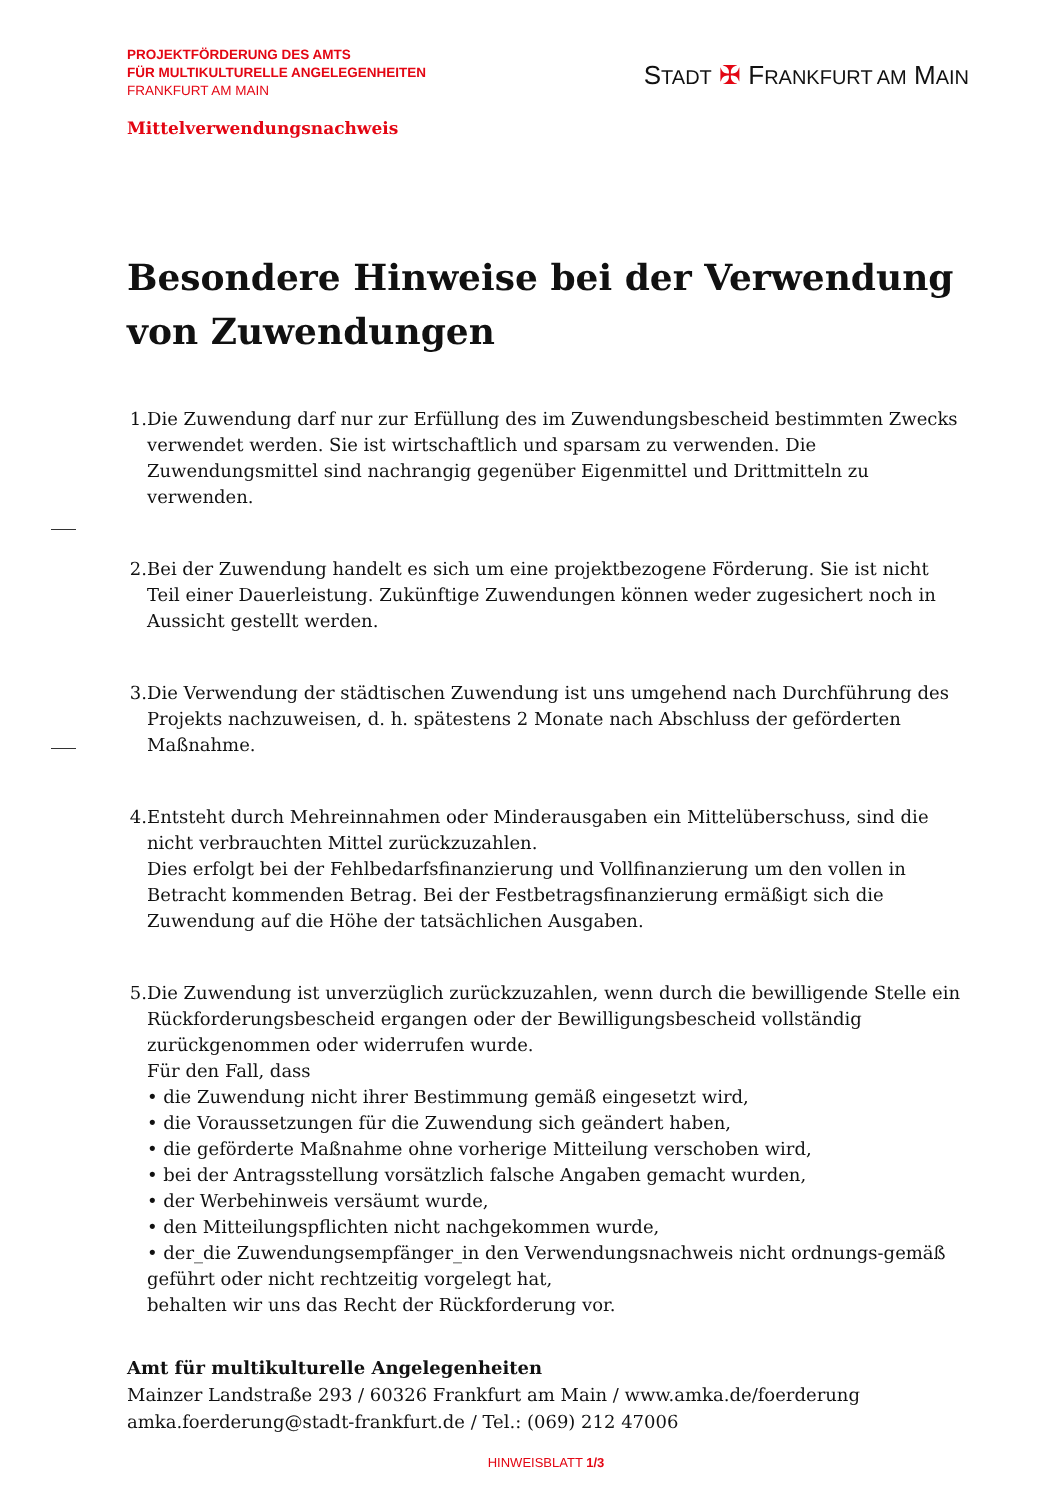PROJEKTFÖRDERUNG DES AMTS
FÜR MULTIKULTURELLE ANGELEGENHEITEN
FRANKFURT AM MAIN
STADT ✠ FRANKFURT AM MAIN
Mittelverwendungsnachweis
Besondere Hinweise bei der Verwendung von Zuwendungen
1. Die Zuwendung darf nur zur Erfüllung des im Zuwendungsbescheid bestimmten Zwecks verwendet werden. Sie ist wirtschaftlich und sparsam zu verwenden. Die Zuwendungsmittel sind nachrangig gegenüber Eigenmittel und Drittmitteln zu verwenden.
2. Bei der Zuwendung handelt es sich um eine projektbezogene Förderung. Sie ist nicht Teil einer Dauerleistung. Zukünftige Zuwendungen können weder zugesichert noch in Aussicht gestellt werden.
3. Die Verwendung der städtischen Zuwendung ist uns umgehend nach Durchführung des Projekts nachzuweisen, d. h. spätestens 2 Monate nach Abschluss der geförderten Maßnahme.
4. Entsteht durch Mehreinnahmen oder Minderausgaben ein Mittelüberschuss, sind die nicht verbrauchten Mittel zurückzuzahlen.
Dies erfolgt bei der Fehlbedarfsfinanzierung und Vollfinanzierung um den vollen in Betracht kommenden Betrag. Bei der Festbetragsfinanzierung ermäßigt sich die Zuwendung auf die Höhe der tatsächlichen Ausgaben.
5. Die Zuwendung ist unverzüglich zurückzuzahlen, wenn durch die bewilligende Stelle ein Rückforderungsbescheid ergangen oder der Bewilligungsbescheid vollständig zurückgenommen oder widerrufen wurde.
Für den Fall, dass
• die Zuwendung nicht ihrer Bestimmung gemäß eingesetzt wird,
• die Voraussetzungen für die Zuwendung sich geändert haben,
• die geförderte Maßnahme ohne vorherige Mitteilung verschoben wird,
• bei der Antragsstellung vorsätzlich falsche Angaben gemacht wurden,
• der Werbehinweis versäumt wurde,
• den Mitteilungspflichten nicht nachgekommen wurde,
• der_die Zuwendungsempfänger_in den Verwendungsnachweis nicht ordnungs-gemäß geführt oder nicht rechtzeitig vorgelegt hat,
behalten wir uns das Recht der Rückforderung vor.
Amt für multikulturelle Angelegenheiten
Mainzer Landstraße 293 / 60326 Frankfurt am Main / www.amka.de/foerderung
amka.foerderung@stadt-frankfurt.de / Tel.: (069) 212 47006
HINWEISBLATT 1/3